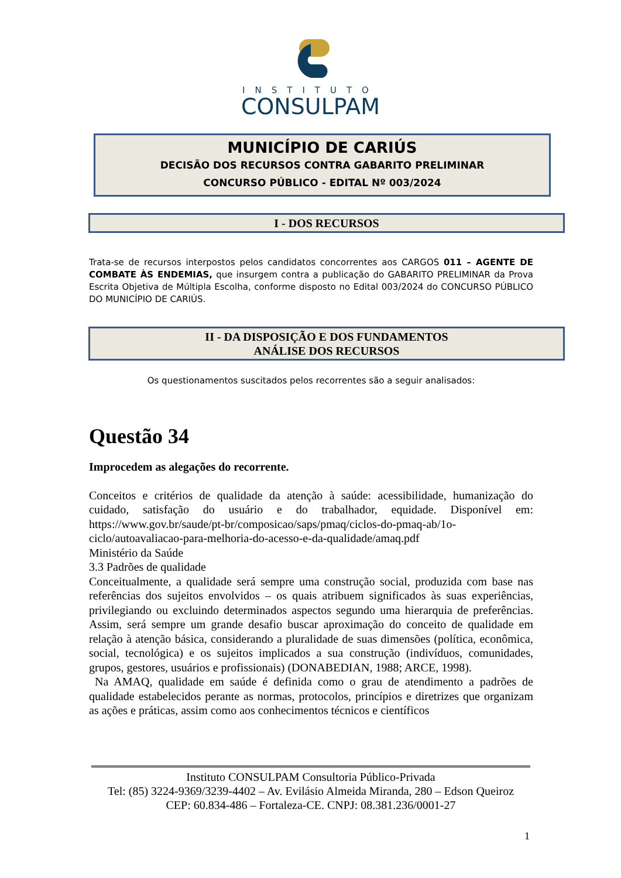INSTITUTO
CONSULPAM
MUNICÍPIO DE CARIÚS
DECISÃO DOS RECURSOS CONTRA GABARITO PRELIMINAR
CONCURSO PÚBLICO - EDITAL Nº 003/2024
I - DOS RECURSOS
Trata-se de recursos interpostos pelos candidatos concorrentes aos CARGOS 011 – AGENTE DE COMBATE ÀS ENDEMIAS, que insurgem contra a publicação do GABARITO PRELIMINAR da Prova Escrita Objetiva de Múltipla Escolha, conforme disposto no Edital 003/2024 do CONCURSO PÚBLICO DO MUNICÍPIO DE CARIÚS.
II - DA DISPOSIÇÃO E DOS FUNDAMENTOS
ANÁLISE DOS RECURSOS
Os questionamentos suscitados pelos recorrentes são a seguir analisados:
Questão 34
Improcedem as alegações do recorrente.
Conceitos e critérios de qualidade da atenção à saúde: acessibilidade, humanização do cuidado, satisfação do usuário e do trabalhador, equidade. Disponível em: https://www.gov.br/saude/pt-br/composicao/saps/pmaq/ciclos-do-pmaq-ab/1o-ciclo/autoavaliacao-para-melhoria-do-acesso-e-da-qualidade/amaq.pdf
Ministério da Saúde
3.3 Padrões de qualidade
Conceitualmente, a qualidade será sempre uma construção social, produzida com base nas referências dos sujeitos envolvidos – os quais atribuem significados às suas experiências, privilegiando ou excluindo determinados aspectos segundo uma hierarquia de preferências. Assim, será sempre um grande desafio buscar aproximação do conceito de qualidade em relação à atenção básica, considerando a pluralidade de suas dimensões (política, econômica, social, tecnológica) e os sujeitos implicados a sua construção (indivíduos, comunidades, grupos, gestores, usuários e profissionais) (DONABEDIAN, 1988; ARCE, 1998).
Na AMAQ, qualidade em saúde é definida como o grau de atendimento a padrões de qualidade estabelecidos perante as normas, protocolos, princípios e diretrizes que organizam as ações e práticas, assim como aos conhecimentos técnicos e científicos
Instituto CONSULPAM Consultoria Público-Privada
Tel: (85) 3224-9369/3239-4402 – Av. Evilásio Almeida Miranda, 280 – Edson Queiroz
CEP: 60.834-486 – Fortaleza-CE. CNPJ: 08.381.236/0001-27
1